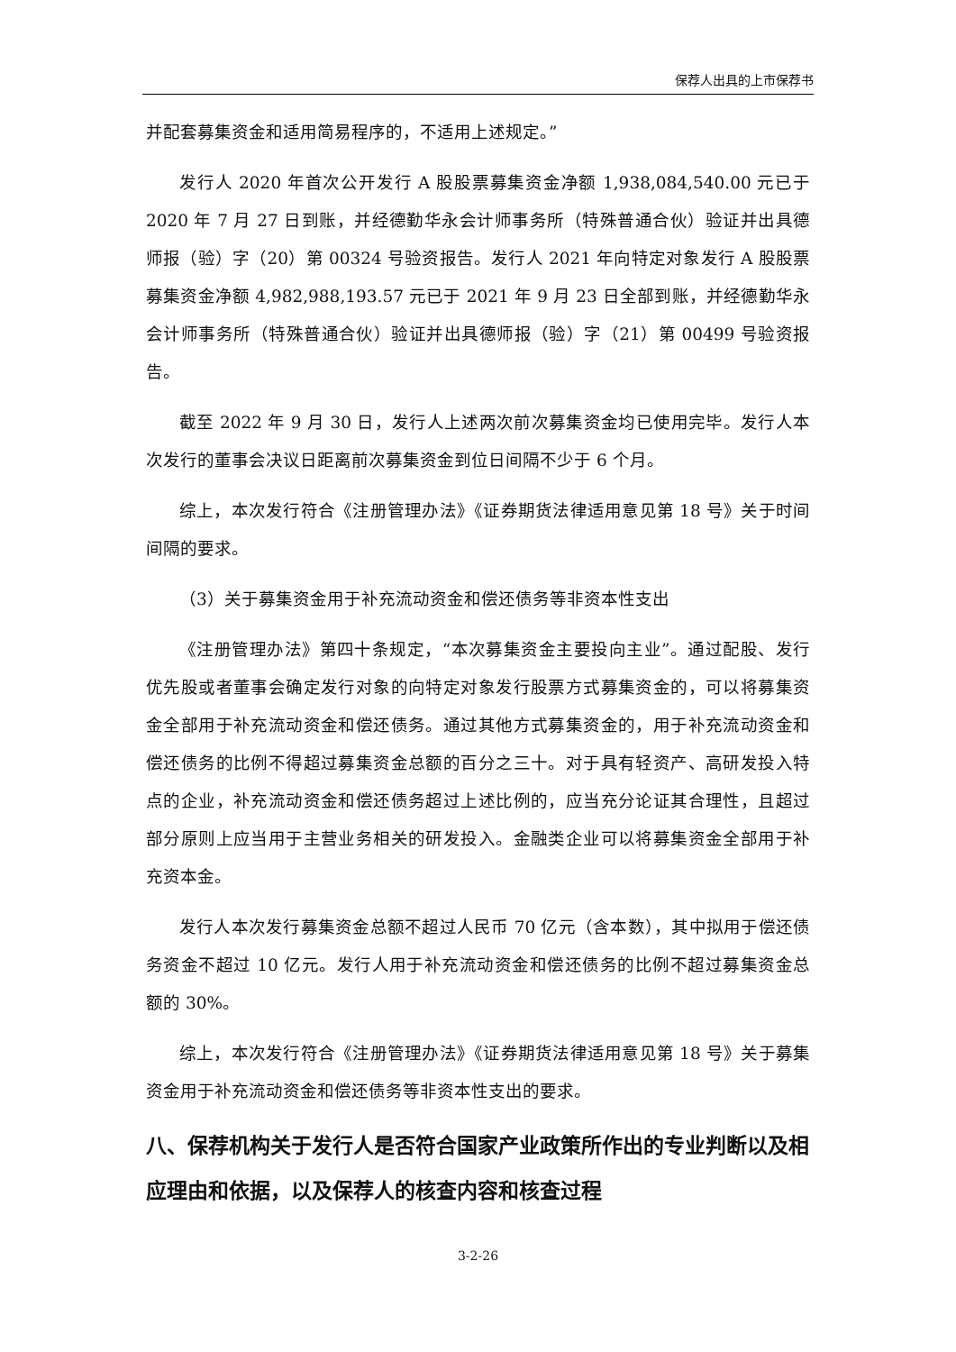保荐人出具的上市保荐书
并配套募集资金和适用简易程序的，不适用上述规定。”
发行人 2020 年首次公开发行 A 股股票募集资金净额 1,938,084,540.00 元已于 2020 年 7 月 27 日到账，并经德勤华永会计师事务所（特殊普通合伙）验证并出具德师报（验）字（20）第 00324 号验资报告。发行人 2021 年向特定对象发行 A 股股票募集资金净额 4,982,988,193.57 元已于 2021 年 9 月 23 日全部到账，并经德勤华永会计师事务所（特殊普通合伙）验证并出具德师报（验）字（21）第 00499 号验资报告。
截至 2022 年 9 月 30 日，发行人上述两次前次募集资金均已使用完毕。发行人本次发行的董事会决议日距离前次募集资金到位日间隔不少于 6 个月。
综上，本次发行符合《注册管理办法》《证券期货法律适用意见第 18 号》关于时间间隔的要求。
（3）关于募集资金用于补充流动资金和偿还债务等非资本性支出
《注册管理办法》第四十条规定，“本次募集资金主要投向主业”。通过配股、发行优先股或者董事会确定发行对象的向特定对象发行股票方式募集资金的，可以将募集资金全部用于补充流动资金和偿还债务。通过其他方式募集资金的，用于补充流动资金和偿还债务的比例不得超过募集资金总额的百分之三十。对于具有轻资产、高研发投入特点的企业，补充流动资金和偿还债务超过上述比例的，应当充分论证其合理性，且超过部分原则上应当用于主营业务相关的研发投入。金融类企业可以将募集资金全部用于补充资本金。
发行人本次发行募集资金总额不超过人民币 70 亿元（含本数），其中拟用于偿还债务资金不超过 10 亿元。发行人用于补充流动资金和偿还债务的比例不超过募集资金总额的 30%。
综上，本次发行符合《注册管理办法》《证券期货法律适用意见第 18 号》关于募集资金用于补充流动资金和偿还债务等非资本性支出的要求。
八、保荐机构关于发行人是否符合国家产业政策所作出的专业判断以及相应理由和依据，以及保荐人的核查内容和核查过程
3-2-26